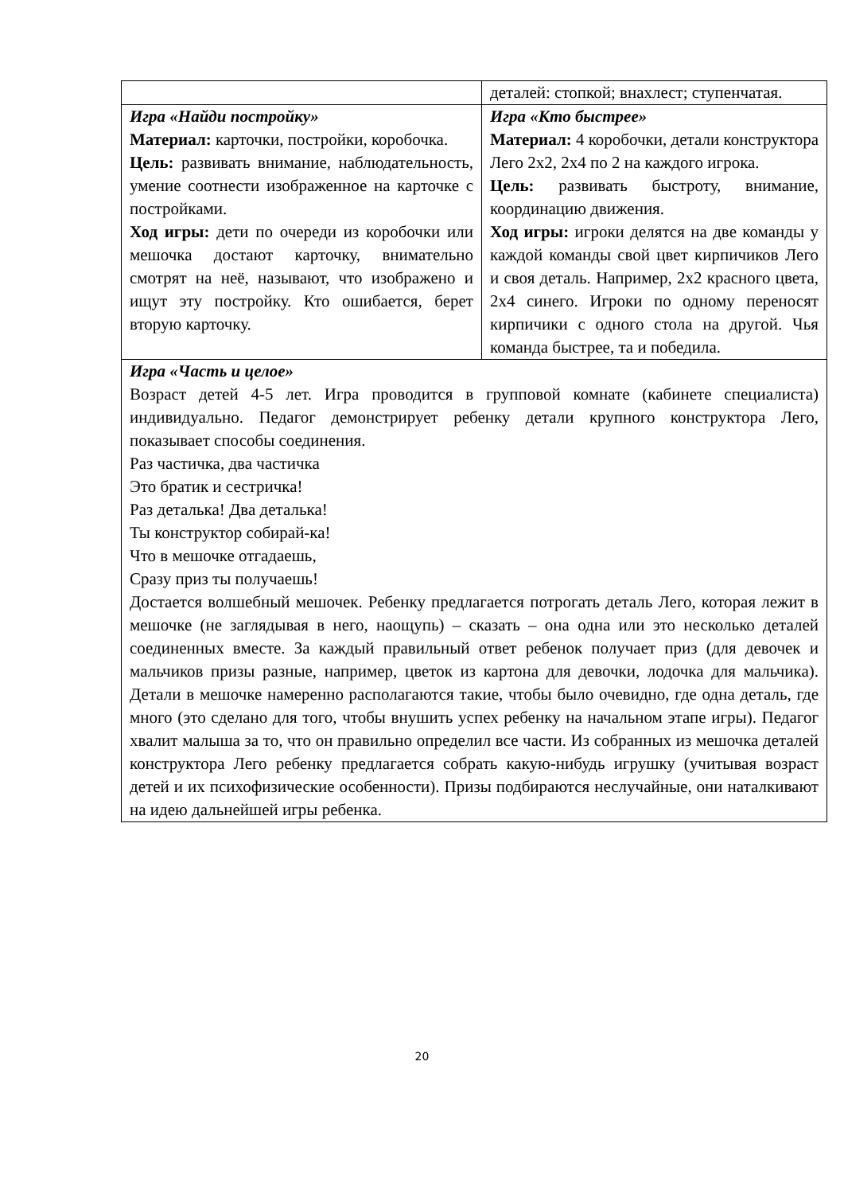| | деталей: стопкой; внахлест; ступенчатая. |
| Игра «Найди постройку» Материал: карточки, постройки, коробочка. Цель: развивать внимание, наблюдательность, умение соотнести изображенное на карточке с постройками. Ход игры: дети по очереди из коробочки или мешочка достают карточку, внимательно смотрят на неё, называют, что изображено и ищут эту постройку. Кто ошибается, берет вторую карточку. | Игра «Кто быстрее» Материал: 4 коробочки, детали конструктора Лего 2х2, 2х4 по 2 на каждого игрока. Цель: развивать быстроту, внимание, координацию движения. Ход игры: игроки делятся на две команды у каждой команды свой цвет кирпичиков Лего и своя деталь. Например, 2х2 красного цвета, 2х4 синего. Игроки по одному переносят кирпичики с одного стола на другой. Чья команда быстрее, та и победила. |
| Игра «Часть и целое» Возраст детей 4-5 лет. Игра проводится в групповой комнате (кабинете специалиста) индивидуально. Педагог демонстрирует ребенку детали крупного конструктора Лего, показывает способы соединения. Раз частичка, два частичка Это братик и сестричка! Раз деталька! Два деталька! Ты конструктор собирай-ка! Что в мешочке отгадаешь, Сразу приз ты получаешь! Достается волшебный мешочек. Ребенку предлагается потрогать деталь Лего, которая лежит в мешочке (не заглядывая в него, наощупь) – сказать – она одна или это несколько деталей соединенных вместе. За каждый правильный ответ ребенок получает приз (для девочек и мальчиков призы разные, например, цветок из картона для девочки, лодочка для мальчика). Детали в мешочке намеренно располагаются такие, чтобы было очевидно, где одна деталь, где много (это сделано для того, чтобы внушить успех ребенку на начальном этапе игры). Педагог хвалит малыша за то, что он правильно определил все части. Из собранных из мешочка деталей конструктора Лего ребенку предлагается собрать какую-нибудь игрушку (учитывая возраст детей и их психофизические особенности). Призы подбираются неслучайные, они наталкивают на идею дальнейшей игры ребенка. | |
20